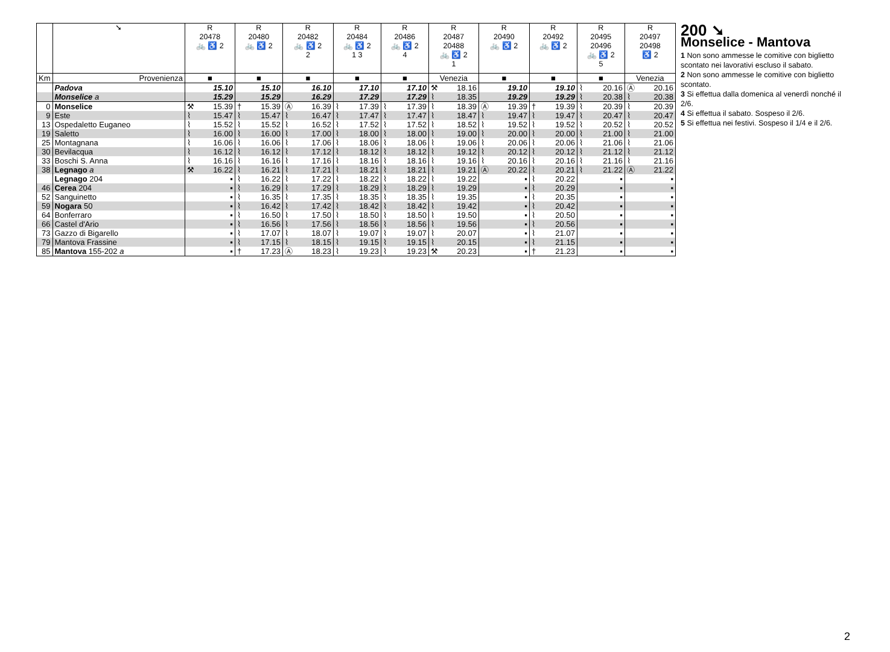| | ➘ | R 20478 🚲 ♿ 2 | | R 20480 🚲 ♿ 2 | | R 20482 🚲 ♿ 2 2 | | R 20484 🚲 ♿ 2 1 3 | | R 20486 🚲 ♿ 2 4 | | R 20487 20488 🚲 ♿ 2 1 | | R 20490 🚲 ♿ 2 | | R 20492 🚲 ♿ 2 | | R 20495 20496 🚲 ♿ 2 5 | | R 20497 20498 ♿ 2 | |
| --- | --- | --- | --- | --- | --- | --- | --- | --- | --- | --- | --- | --- | --- | --- | --- | --- | --- | --- | --- | --- | --- |
| Km | Provenienza | ■ | | ■ | | ■ | | ■ | | ■ | | Venezia | | ■ | | ■ | | ■ | | Venezia | |
| | Padova | | 15.10 | | 15.10 | | 16.10 | | 17.10 | | 17.10 | ⚒ | 18.16 | | 19.10 | | 19.10 | ⌇ | 20.16 | Ⓐ | 20.16 |
| | Monselice a | | 15.29 | | 15.29 | | 16.29 | | 17.29 | | 17.29 | ⌇ | 18.35 | | 19.29 | | 19.29 | ⌇ | 20.38 | ⌇ | 20.38 |
| 0 | Monselice | ⚒ | 15.39 | † | 15.39 | Ⓐ | 16.39 | ⌇ | 17.39 | ⌇ | 17.39 | ⌇ | 18.39 | Ⓐ | 19.39 | † | 19.39 | ⌇ | 20.39 | ⌇ | 20.39 |
| 9 | Este | ⌇ | 15.47 | ⌇ | 15.47 | ⌇ | 16.47 | ⌇ | 17.47 | ⌇ | 17.47 | ⌇ | 18.47 | ⌇ | 19.47 | ⌇ | 19.47 | ⌇ | 20.47 | ⌇ | 20.47 |
| 13 | Ospedaletto Euganeo | ⌇ | 15.52 | ⌇ | 15.52 | ⌇ | 16.52 | ⌇ | 17.52 | ⌇ | 17.52 | ⌇ | 18.52 | ⌇ | 19.52 | ⌇ | 19.52 | ⌇ | 20.52 | ⌇ | 20.52 |
| 19 | Saletto | ⌇ | 16.00 | ⌇ | 16.00 | ⌇ | 17.00 | ⌇ | 18.00 | ⌇ | 18.00 | ⌇ | 19.00 | ⌇ | 20.00 | ⌇ | 20.00 | ⌇ | 21.00 | ⌇ | 21.00 |
| 25 | Montagnana | ⌇ | 16.06 | ⌇ | 16.06 | ⌇ | 17.06 | ⌇ | 18.06 | ⌇ | 18.06 | ⌇ | 19.06 | ⌇ | 20.06 | ⌇ | 20.06 | ⌇ | 21.06 | ⌇ | 21.06 |
| 30 | Bevilacqua | ⌇ | 16.12 | ⌇ | 16.12 | ⌇ | 17.12 | ⌇ | 18.12 | ⌇ | 18.12 | ⌇ | 19.12 | ⌇ | 20.12 | ⌇ | 20.12 | ⌇ | 21.12 | ⌇ | 21.12 |
| 33 | Boschi S. Anna | ⌇ | 16.16 | ⌇ | 16.16 | ⌇ | 17.16 | ⌇ | 18.16 | ⌇ | 18.16 | ⌇ | 19.16 | ⌇ | 20.16 | ⌇ | 20.16 | ⌇ | 21.16 | ⌇ | 21.16 |
| 38 | Legnago a | ⚒ | 16.22 | ⌇ | 16.21 | ⌇ | 17.21 | ⌇ | 18.21 | ⌇ | 18.21 | ⌇ | 19.21 | Ⓐ | 20.22 | ⌇ | 20.21 | ⌇ | 21.22 | Ⓐ | 21.22 |
| | Legnago 204 | | ▪ | ⌇ | 16.22 | ⌇ | 17.22 | ⌇ | 18.22 | ⌇ | 18.22 | ⌇ | 19.22 | | ▪ | ⌇ | 20.22 | | ▪ | | ▪ |
| 46 | Cerea 204 | | ▪ | ⌇ | 16.29 | ⌇ | 17.29 | ⌇ | 18.29 | ⌇ | 18.29 | ⌇ | 19.29 | | ▪ | ⌇ | 20.29 | | ▪ | | ▪ |
| 52 | Sanguinetto | | ▪ | ⌇ | 16.35 | ⌇ | 17.35 | ⌇ | 18.35 | ⌇ | 18.35 | ⌇ | 19.35 | | ▪ | ⌇ | 20.35 | | ▪ | | ▪ |
| 59 | Nogara 50 | | ▪ | ⌇ | 16.42 | ⌇ | 17.42 | ⌇ | 18.42 | ⌇ | 18.42 | ⌇ | 19.42 | | ▪ | ⌇ | 20.42 | | ▪ | | ▪ |
| 64 | Bonferraro | | ▪ | ⌇ | 16.50 | ⌇ | 17.50 | ⌇ | 18.50 | ⌇ | 18.50 | ⌇ | 19.50 | | ▪ | ⌇ | 20.50 | | ▪ | | ▪ |
| 66 | Castel d'Ario | | ▪ | ⌇ | 16.56 | ⌇ | 17.56 | ⌇ | 18.56 | ⌇ | 18.56 | ⌇ | 19.56 | | ▪ | ⌇ | 20.56 | | ▪ | | ▪ |
| 73 | Gazzo di Bigarello | | ▪ | ⌇ | 17.07 | ⌇ | 18.07 | ⌇ | 19.07 | ⌇ | 19.07 | ⌇ | 20.07 | | ▪ | ⌇ | 21.07 | | ▪ | | ▪ |
| 79 | Mantova Frassine | | ▪ | ⌇ | 17.15 | ⌇ | 18.15 | ⌇ | 19.15 | ⌇ | 19.15 | ⌇ | 20.15 | | ▪ | ⌇ | 21.15 | | ▪ | | ▪ |
| 85 | Mantova 155-202 a | | ▪ | † | 17.23 | Ⓐ | 18.23 | ⌇ | 19.23 | ⌇ | 19.23 | ⚒ | 20.23 | | ▪ | † | 21.23 | | ▪ | | ▪ |
200 ➘
Monselice - Mantova
1 Non sono ammesse le comitive con biglietto scontato nei lavorativi escluso il sabato.
2 Non sono ammesse le comitive con biglietto scontato.
3 Si effettua dalla domenica al venerdì nonché il 2/6.
4 Si effettua il sabato. Sospeso il 2/6.
5 Si effettua nei festivi. Sospeso il 1/4 e il 2/6.
2